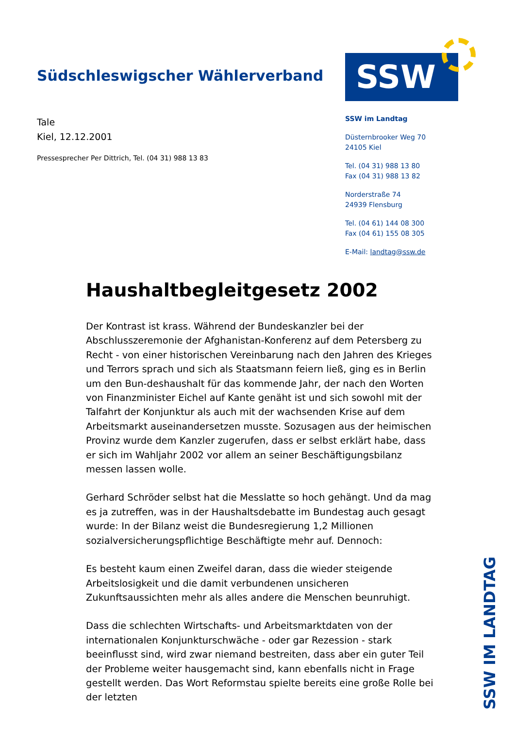Südschleswigscher Wählerverband
SSW
Tale
Kiel, 12.12.2001
Pressesprecher Per Dittrich, Tel. (04 31) 988 13 83
SSW im Landtag
Düsternbrooker Weg 70
24105 Kiel
Tel. (04 31) 988 13 80
Fax (04 31) 988 13 82
Norderstraße 74
24939 Flensburg
Tel. (04 61) 144 08 300
Fax (04 61) 155 08 305
E-Mail: landtag@ssw.de
Haushaltbegleitgesetz 2002
Der Kontrast ist krass. Während der Bundeskanzler bei der Abschlusszeremonie der Afghanistan-Konferenz auf dem Petersberg zu Recht - von einer historischen Vereinbarung nach den Jahren des Krieges und Terrors sprach und sich als Staatsmann feiern ließ, ging es in Berlin um den Bun-deshaushalt für das kommende Jahr, der nach den Worten von Finanzminister Eichel auf Kante genäht ist und sich sowohl mit der Talfahrt der Konjunktur als auch mit der wachsenden Krise auf dem Arbeitsmarkt auseinandersetzen musste. Sozusagen aus der heimischen Provinz wurde dem Kanzler zugerufen, dass er selbst erklärt habe, dass er sich im Wahljahr 2002 vor allem an seiner Beschäftigungsbilanz messen lassen wolle.
Gerhard Schröder selbst hat die Messlatte so hoch gehängt. Und da mag es ja zutreffen, was in der Haushaltsdebatte im Bundestag auch gesagt wurde: In der Bilanz weist die Bundesregierung 1,2 Millionen sozialversicherungspflichtige Beschäftigte mehr auf. Dennoch:
Es besteht kaum einen Zweifel daran, dass die wieder steigende Arbeitslosigkeit und die damit verbundenen unsicheren Zukunftsaussichten mehr als alles andere die Menschen beunruhigt.
Dass die schlechten Wirtschafts- und Arbeitsmarktdaten von der internationalen Konjunkturschwäche - oder gar Rezession - stark beeinflusst sind, wird zwar niemand bestreiten, dass aber ein guter Teil der Probleme weiter hausgemacht sind, kann ebenfalls nicht in Frage gestellt werden. Das Wort Reformstau spielte bereits eine große Rolle bei der letzten
SSW IM LANDTAG